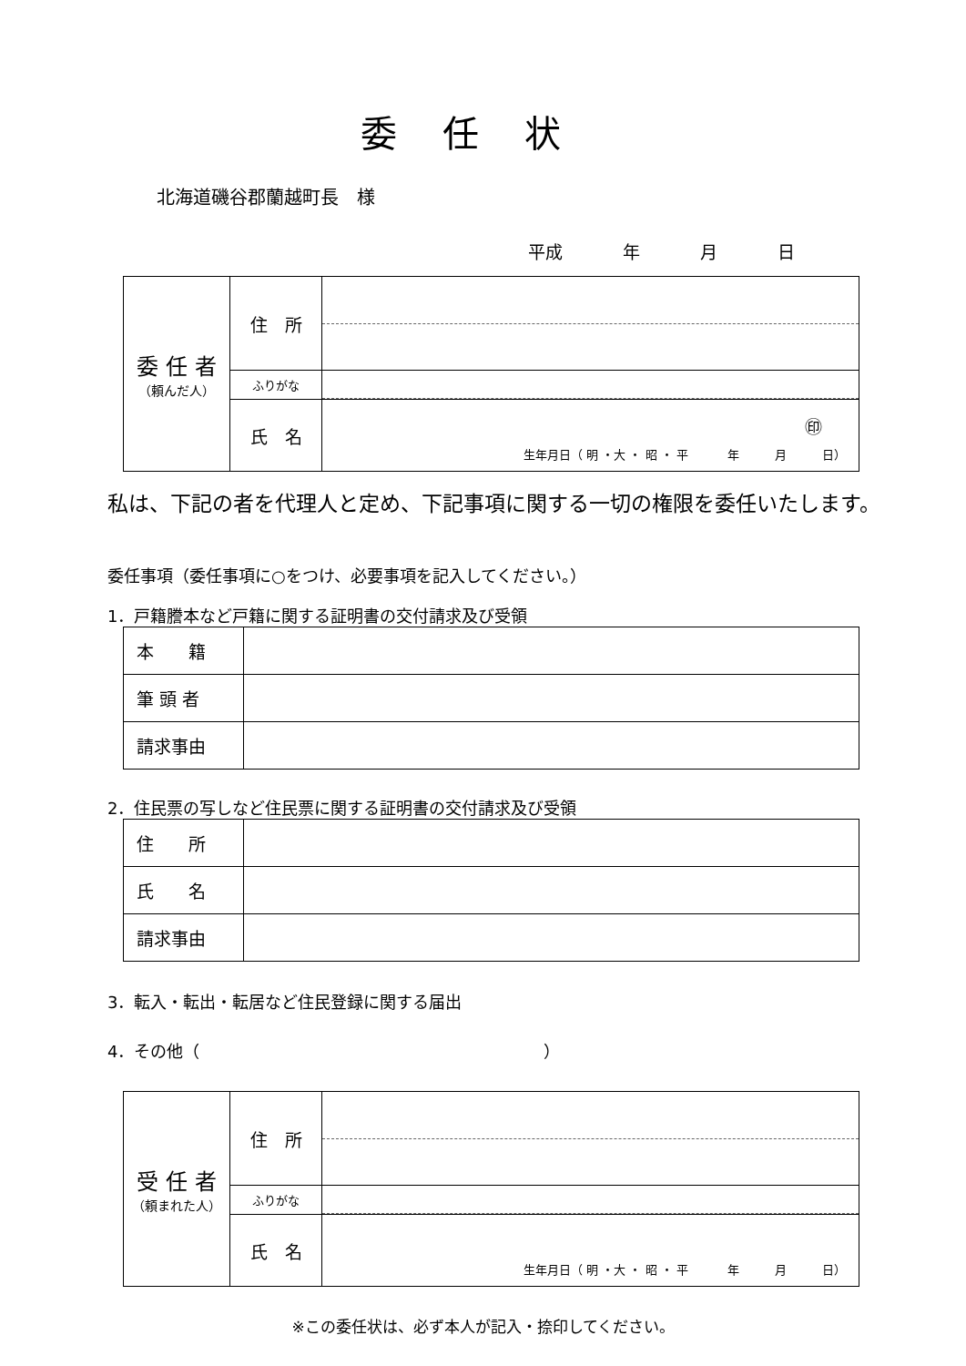委任状
北海道磯谷郡蘭越町長　様
平成 年 月 日
| 委 任 者 （頼んだ人） | 住 所 | |
| | ふりがな | |
| | 氏 名 | ㊞ 生年月日（ 明 ・大 ・ 昭 ・ 平 年 月 日） |
私は、下記の者を代理人と定め、下記事項に関する一切の権限を委任いたします。
委任事項（委任事項に○をつけ、必要事項を記入してください。）
1．戸籍謄本など戸籍に関する証明書の交付請求及び受領
| 本 籍 | |
| 筆 頭 者 | |
| 請求事由 | |
2．住民票の写しなど住民票に関する証明書の交付請求及び受領
| 住 所 | |
| 氏 名 | |
| 請求事由 | |
3．転入・転出・転居など住民登録に関する届出
4．その他（　　　　　　　　　　　　　　　　　　　　　）
| 受 任 者 （頼まれた人） | 住 所 | |
| | ふりがな | |
| | 氏 名 | 生年月日（ 明 ・大 ・ 昭 ・ 平 年 月 日） |
※この委任状は、必ず本人が記入・捺印してください。